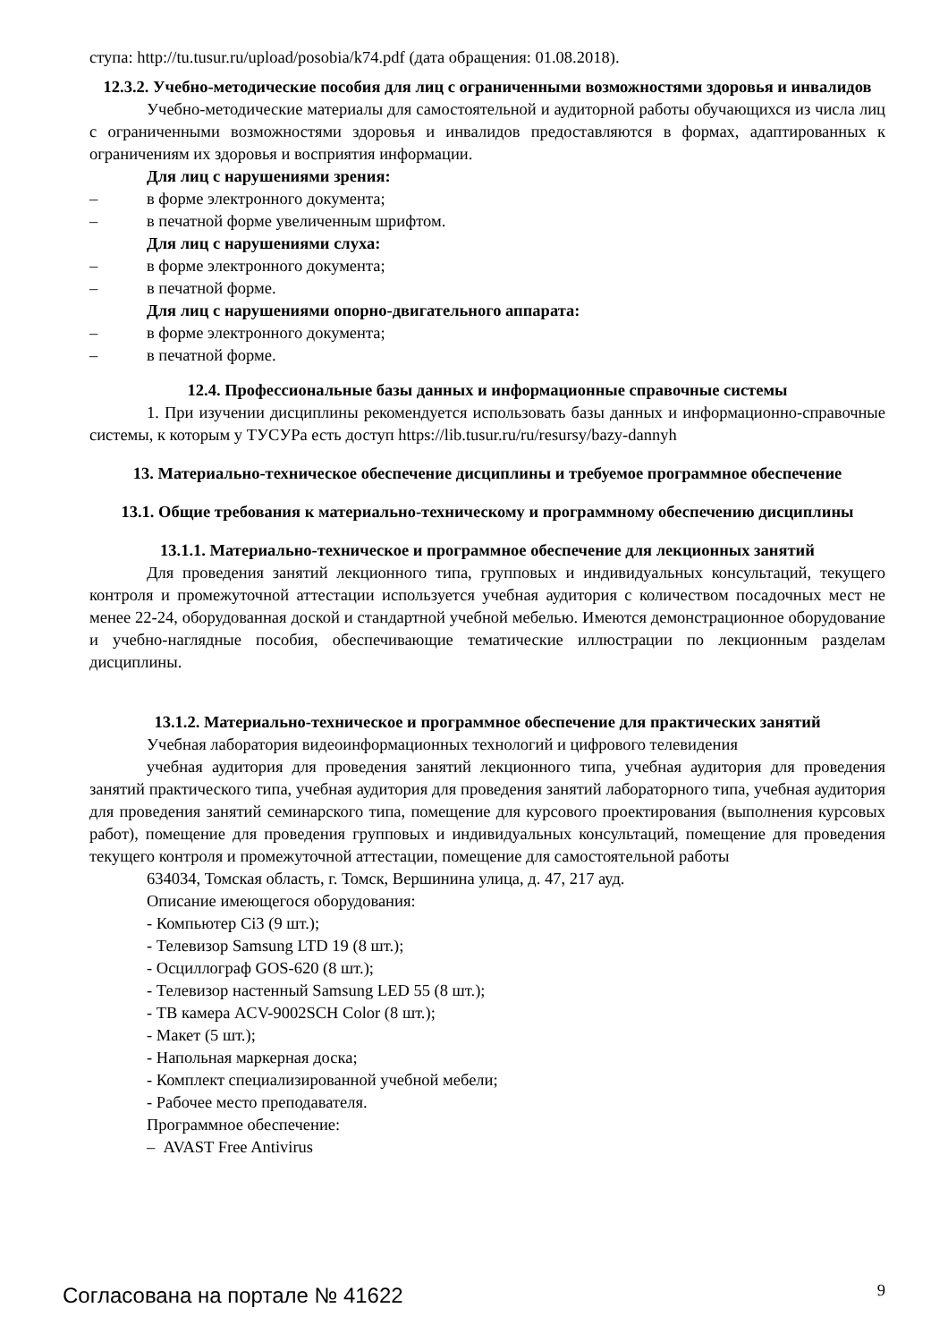ступа: http://tu.tusur.ru/upload/posobia/k74.pdf (дата обращения: 01.08.2018).
12.3.2. Учебно-методические пособия для лиц с ограниченными возможностями здоровья и инвалидов
Учебно-методические материалы для самостоятельной и аудиторной работы обучающихся из числа лиц с ограниченными возможностями здоровья и инвалидов предоставляются в формах, адаптированных к ограничениям их здоровья и восприятия информации.
Для лиц с нарушениями зрения:
– в форме электронного документа;
– в печатной форме увеличенным шрифтом.
Для лиц с нарушениями слуха:
– в форме электронного документа;
– в печатной форме.
Для лиц с нарушениями опорно-двигательного аппарата:
– в форме электронного документа;
– в печатной форме.
12.4. Профессиональные базы данных и информационные справочные системы
1. При изучении дисциплины рекомендуется использовать базы данных и информационно-справочные системы, к которым у ТУСУРа есть доступ https://lib.tusur.ru/ru/resursy/bazy-dannyh
13. Материально-техническое обеспечение дисциплины и требуемое программное обеспечение
13.1. Общие требования к материально-техническому и программному обеспечению дисциплины
13.1.1. Материально-техническое и программное обеспечение для лекционных занятий
Для проведения занятий лекционного типа, групповых и индивидуальных консультаций, текущего контроля и промежуточной аттестации используется учебная аудитория с количеством посадочных мест не менее 22-24, оборудованная доской и стандартной учебной мебелью. Имеются демонстрационное оборудование и учебно-наглядные пособия, обеспечивающие тематические иллюстрации по лекционным разделам дисциплины.
13.1.2. Материально-техническое и программное обеспечение для практических занятий
Учебная лаборатория видеоинформационных технологий и цифрового телевидения
учебная аудитория для проведения занятий лекционного типа, учебная аудитория для проведения занятий практического типа, учебная аудитория для проведения занятий лабораторного типа, учебная аудитория для проведения занятий семинарского типа, помещение для курсового проектирования (выполнения курсовых работ), помещение для проведения групповых и индивидуальных консультаций, помещение для проведения текущего контроля и промежуточной аттестации, помещение для самостоятельной работы
634034, Томская область, г. Томск, Вершинина улица, д. 47, 217 ауд.
Описание имеющегося оборудования:
- Компьютер Ci3 (9 шт.);
- Телевизор Samsung LTD 19 (8 шт.);
- Осциллограф GOS-620 (8 шт.);
- Телевизор настенный Samsung LED 55 (8 шт.);
- ТВ камера ACV-9002SCH Color (8 шт.);
- Макет (5 шт.);
- Напольная маркерная доска;
- Комплект специализированной учебной мебели;
- Рабочее место преподавателя.
Программное обеспечение:
– AVAST Free Antivirus
Согласована на портале № 41622 9